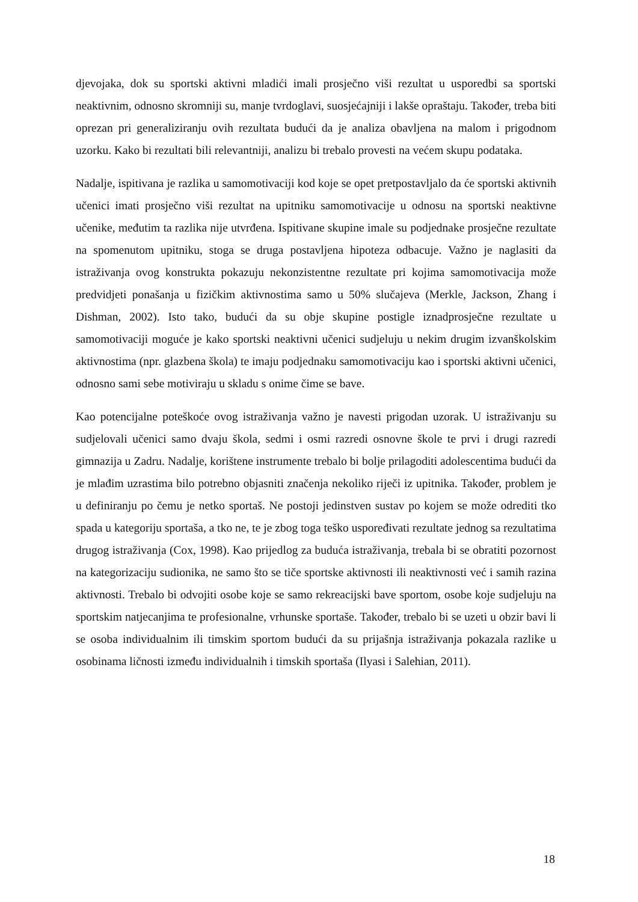djevojaka, dok su sportski aktivni mladići imali prosječno viši rezultat u usporedbi sa sportski neaktivnim, odnosno skromniji su, manje tvrdoglavi, suosjećajniji i lakše opraštaju. Također, treba biti oprezan pri generaliziranju ovih rezultata budući da je analiza obavljena na malom i prigodnom uzorku. Kako bi rezultati bili relevantniji, analizu bi trebalo provesti na većem skupu podataka.
Nadalje, ispitivana je razlika u samomotivaciji kod koje se opet pretpostavljalo da će sportski aktivnih učenici imati prosječno viši rezultat na upitniku samomotivacije u odnosu na sportski neaktivne učenike, međutim ta razlika nije utvrđena. Ispitivane skupine imale su podjednake prosječne rezultate na spomenutom upitniku, stoga se druga postavljena hipoteza odbacuje. Važno je naglasiti da istraživanja ovog konstrukta pokazuju nekonzistentne rezultate pri kojima samomotivacija može predvidjeti ponašanja u fizičkim aktivnostima samo u 50% slučajeva (Merkle, Jackson, Zhang i Dishman, 2002). Isto tako, budući da su obje skupine postigle iznadprosječne rezultate u samomotivaciji moguće je kako sportski neaktivni učenici sudjeluju u nekim drugim izvanškolskim aktivnostima (npr. glazbena škola) te imaju podjednaku samomotivaciju kao i sportski aktivni učenici, odnosno sami sebe motiviraju u skladu s onime čime se bave.
Kao potencijalne poteškoće ovog istraživanja važno je navesti prigodan uzorak. U istraživanju su sudjelovali učenici samo dvaju škola, sedmi i osmi razredi osnovne škole te prvi i drugi razredi gimnazija u Zadru. Nadalje, korištene instrumente trebalo bi bolje prilagoditi adolescentima budući da je mlađim uzrastima bilo potrebno objasniti značenja nekoliko riječi iz upitnika. Također, problem je u definiranju po čemu je netko sportaš. Ne postoji jedinstven sustav po kojem se može odrediti tko spada u kategoriju sportaša, a tko ne, te je zbog toga teško uspoređivati rezultate jednog sa rezultatima drugog istraživanja (Cox, 1998). Kao prijedlog za buduća istraživanja, trebala bi se obratiti pozornost na kategorizaciju sudionika, ne samo što se tiče sportske aktivnosti ili neaktivnosti već i samih razina aktivnosti. Trebalo bi odvojiti osobe koje se samo rekreacijski bave sportom, osobe koje sudjeluju na sportskim natjecanjima te profesionalne, vrhunske sportaše. Također, trebalo bi se uzeti u obzir bavi li se osoba individualnim ili timskim sportom budući da su prijašnja istraživanja pokazala razlike u osobinama ličnosti između individualnih i timskih sportaša (Ilyasi i Salehian, 2011).
18